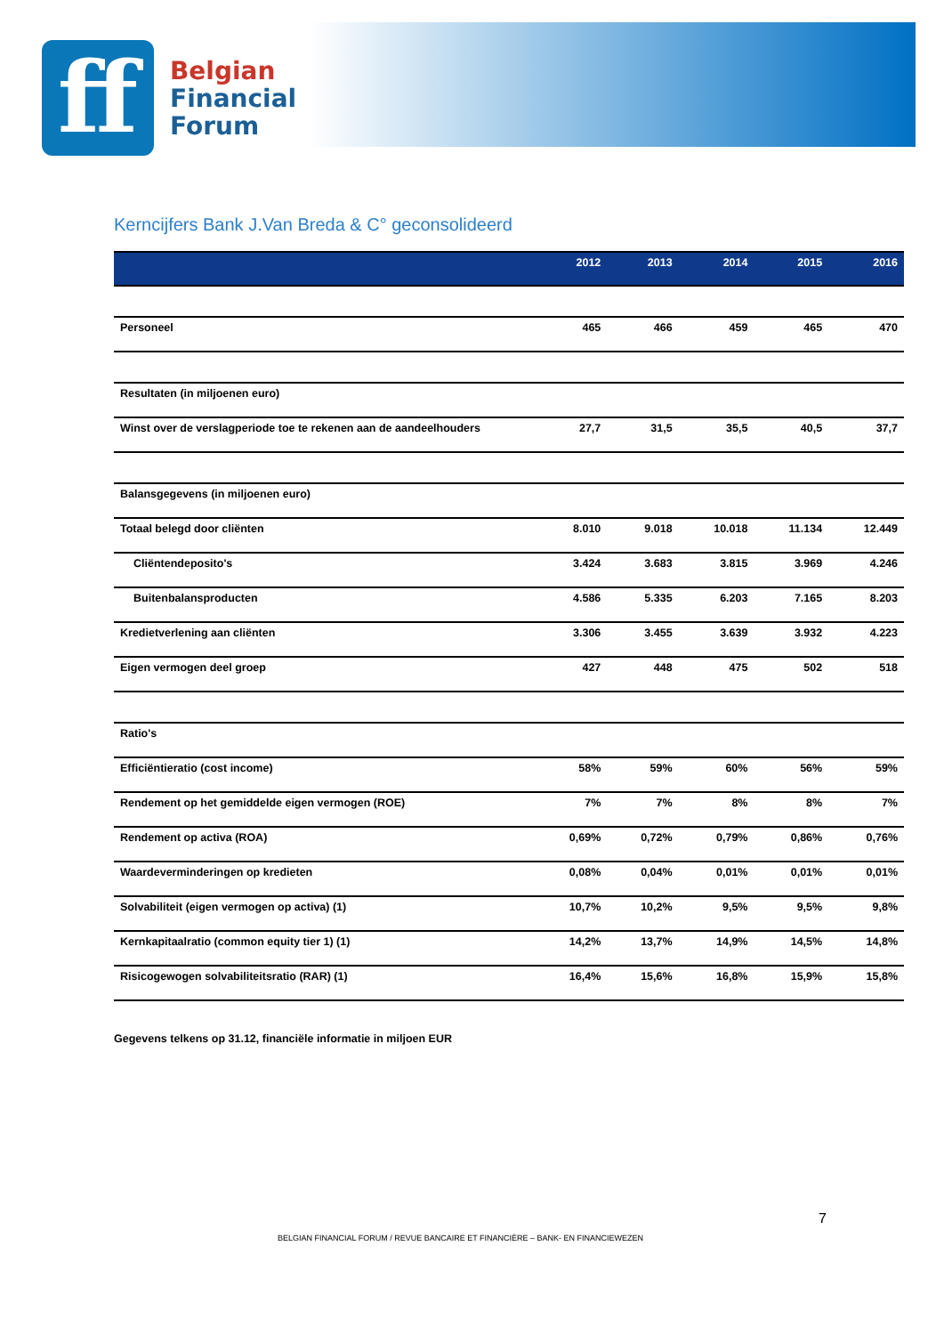ff
Belgian
Financial
Forum
Kerncijfers Bank J.Van Breda & C° geconsolideerd
| | 2012 | 2013 | 2014 | 2015 | 2016 |
| --- | --- | --- | --- | --- | --- |
| Personeel | 465 | 466 | 459 | 465 | 470 |
| Resultaten (in miljoenen euro) | | | | | |
| Winst over de verslagperiode toe te rekenen aan de aandeelhouders | 27,7 | 31,5 | 35,5 | 40,5 | 37,7 |
| Balansgegevens (in miljoenen euro) | | | | | |
| Totaal belegd door cliënten | 8.010 | 9.018 | 10.018 | 11.134 | 12.449 |
| Cliëntendeposito's | 3.424 | 3.683 | 3.815 | 3.969 | 4.246 |
| Buitenbalansproducten | 4.586 | 5.335 | 6.203 | 7.165 | 8.203 |
| Kredietverlening aan cliënten | 3.306 | 3.455 | 3.639 | 3.932 | 4.223 |
| Eigen vermogen deel groep | 427 | 448 | 475 | 502 | 518 |
| Ratio's | | | | | |
| Efficiëntieratio (cost income) | 58% | 59% | 60% | 56% | 59% |
| Rendement op het gemiddelde eigen vermogen (ROE) | 7% | 7% | 8% | 8% | 7% |
| Rendement op activa (ROA) | 0,69% | 0,72% | 0,79% | 0,86% | 0,76% |
| Waardeverminderingen op kredieten | 0,08% | 0,04% | 0,01% | 0,01% | 0,01% |
| Solvabiliteit (eigen vermogen op activa) (1) | 10,7% | 10,2% | 9,5% | 9,5% | 9,8% |
| Kernkapitaalratio (common equity tier 1) (1) | 14,2% | 13,7% | 14,9% | 14,5% | 14,8% |
| Risicogewogen solvabiliteitsratio (RAR) (1) | 16,4% | 15,6% | 16,8% | 15,9% | 15,8% |
Gegevens telkens op 31.12, financiële informatie in miljoen EUR
7
BELGIAN FINANCIAL FORUM / REVUE BANCAIRE ET FINANCIÈRE – BANK- EN FINANCIEWEZEN